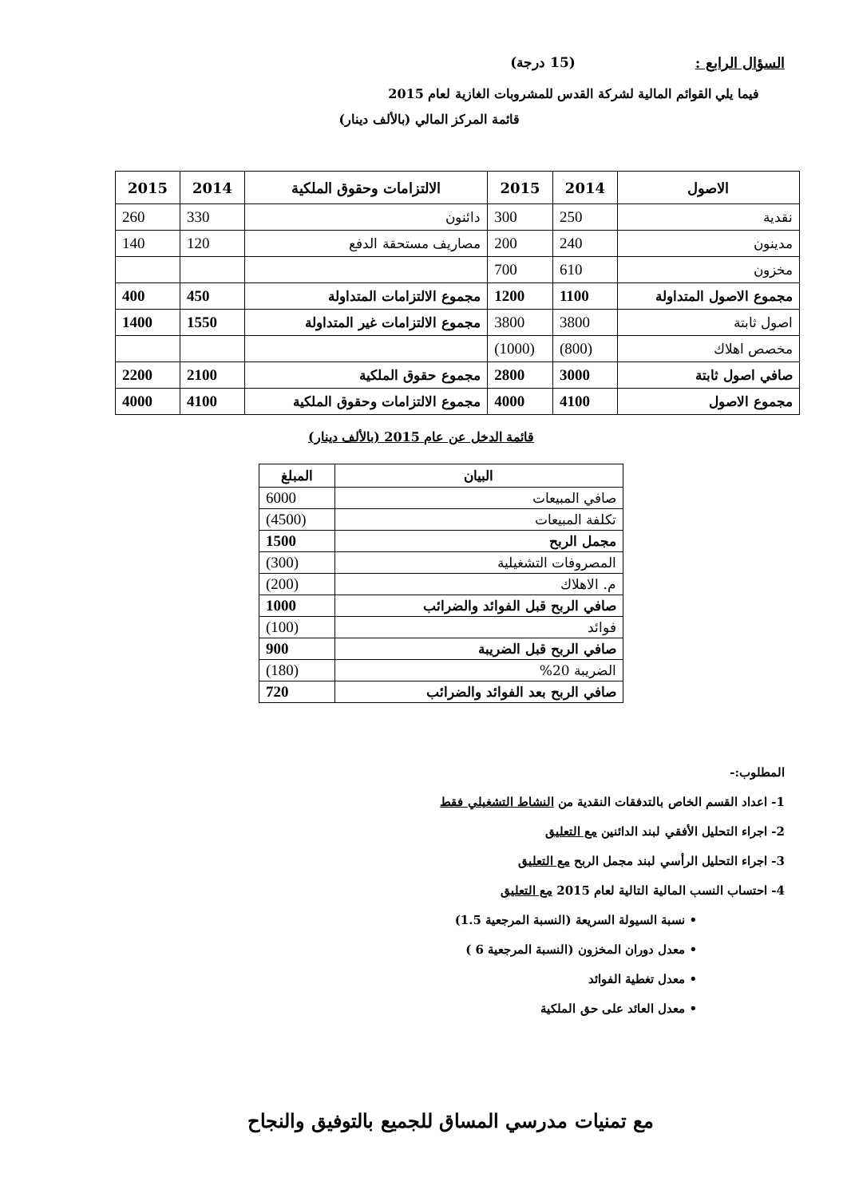السؤال الرابع : (15 درجة)
فيما يلي القوائم المالية لشركة القدس للمشروبات الغازية لعام 2015
قائمة المركز المالي (بالألف دينار)
| الاصول | 2014 | 2015 | الالتزامات وحقوق الملكية | 2014 | 2015 |
| --- | --- | --- | --- | --- | --- |
| نقدية | 250 | 300 | دائنون | 330 | 260 |
| مدينون | 240 | 200 | مصاريف مستحقة الدفع | 120 | 140 |
| مخزون | 610 | 700 | | | |
| مجموع الاصول المتداولة | 1100 | 1200 | مجموع الالتزامات المتداولة | 450 | 400 |
| اصول ثابتة | 3800 | 3800 | مجموع الالتزامات غير المتداولة | 1550 | 1400 |
| مخصص اهلاك | (800) | (1000) | | | |
| صافي اصول ثابتة | 3000 | 2800 | مجموع حقوق الملكية | 2100 | 2200 |
| مجموع الاصول | 4100 | 4000 | مجموع الالتزامات وحقوق الملكية | 4100 | 4000 |
قائمة الدخل عن عام 2015 (بالألف دينار)
| البيان | المبلغ |
| --- | --- |
| صافي المبيعات | 6000 |
| تكلفة المبيعات | (4500) |
| مجمل الربح | 1500 |
| المصروفات التشغيلية | (300) |
| م. الاهلاك | (200) |
| صافي الربح قبل الفوائد والضرائب | 1000 |
| فوائد | (100) |
| صافي الربح قبل الضريبة | 900 |
| الضريبة 20% | (180) |
| صافي الربح بعد الفوائد والضرائب | 720 |
المطلوب:-
1- اعداد القسم الخاص بالتدفقات النقدية من النشاط التشغيلي فقط
2- اجراء التحليل الأفقي لبند الدائنين مع التعليق
3- اجراء التحليل الرأسي لبند مجمل الربح مع التعليق
4- احتساب النسب المالية التالية لعام 2015 مع التعليق
• نسبة السيولة السريعة (النسبة المرجعية 1.5)
• معدل دوران المخزون (النسبة المرجعية 6 )
• معدل تغطية الفوائد
• معدل العائد على حق الملكية
مع تمنيات مدرسي المساق للجميع بالتوفيق والنجاح